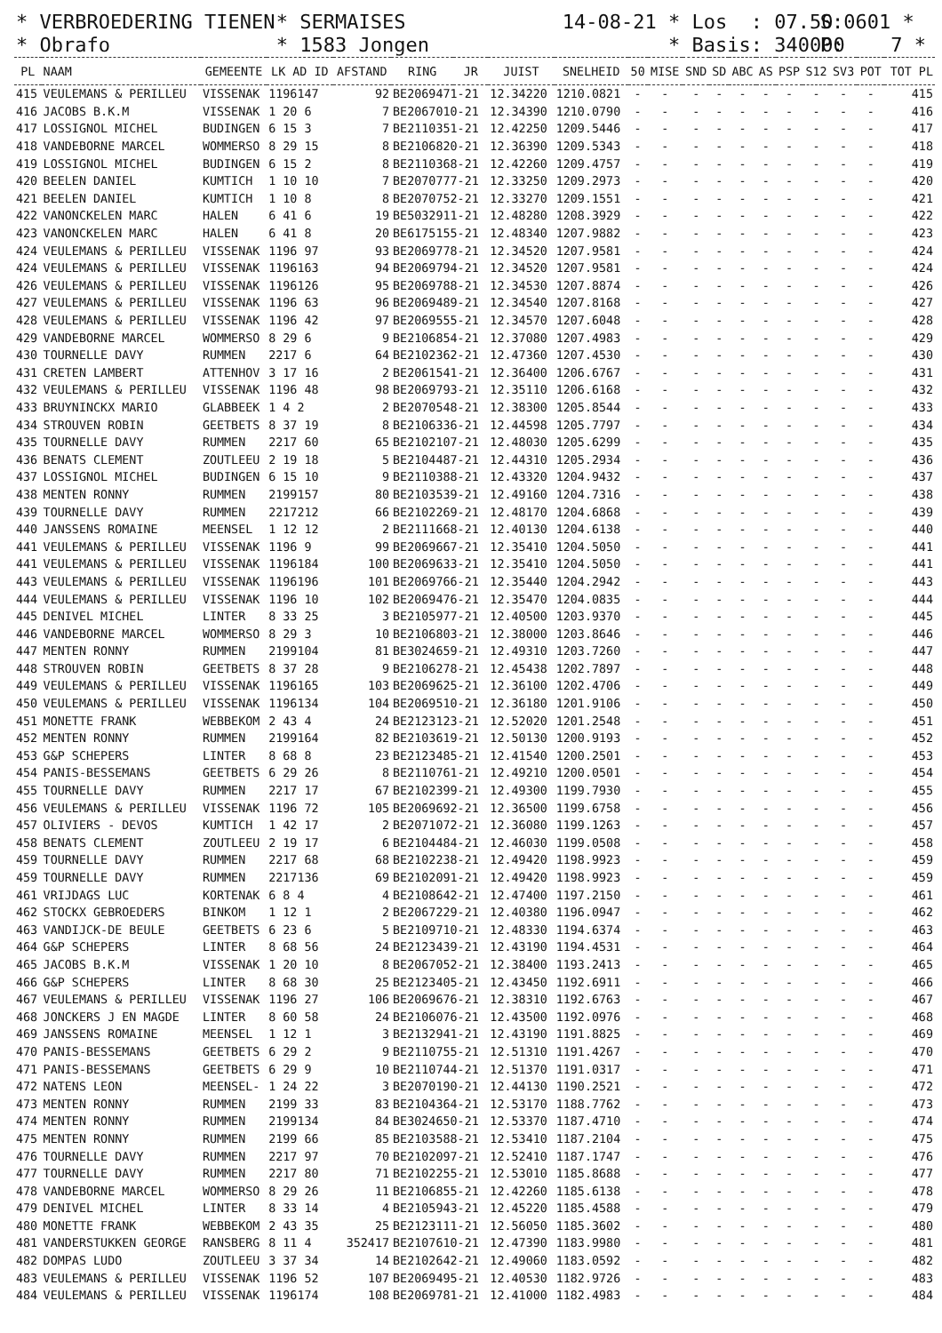* VERBROEDERING TIENEN * Obrafo
* SERMAISES * 1583 Jongen
14-08-21 * Los : 07.50 * Basis: 340000
S:0601 * P: 7 *
| PL | NAAM | GEMEENTE | LK AD ID | AFSTAND | RING | JR | JUIST | SNELHEID | 50 | MISE | SND | SD | ABC | AS | PSP | S12 | SV3 | POT | TOT PL |
| --- | --- | --- | --- | --- | --- | --- | --- | --- | --- | --- | --- | --- | --- | --- | --- | --- | --- | --- | --- |
| 415 | VEULEMANS & PERILLEU | VISSENAK | 1196147 | 92 | BE2069471-21 | | 12.34220 | 1210.0821 | - | - | - | - | - | - | - | - | - | - | 415 |
| 416 | JACOBS B.K.M | VISSENAK | 1 20 6 | 7 | BE2067010-21 | | 12.34390 | 1210.0790 | - | - | - | - | - | - | - | - | - | - | 416 |
| 417 | LOSSIGNOL MICHEL | BUDINGEN | 6 15 3 | 7 | BE2110351-21 | | 12.42250 | 1209.5446 | - | - | - | - | - | - | - | - | - | - | 417 |
| 418 | VANDEBORNE MARCEL | WOMMERSO | 8 29 15 | 8 | BE2106820-21 | | 12.36390 | 1209.5343 | - | - | - | - | - | - | - | - | - | - | 418 |
| 419 | LOSSIGNOL MICHEL | BUDINGEN | 6 15 2 | 8 | BE2110368-21 | | 12.42260 | 1209.4757 | - | - | - | - | - | - | - | - | - | - | 419 |
| 420 | BEELEN DANIEL | KUMTICH | 1 10 10 | 7 | BE2070777-21 | | 12.33250 | 1209.2973 | - | - | - | - | - | - | - | - | - | - | 420 |
| 421 | BEELEN DANIEL | KUMTICH | 1 10 8 | 8 | BE2070752-21 | | 12.33270 | 1209.1551 | - | - | - | - | - | - | - | - | - | - | 421 |
| 422 | VANONCKELEN MARC | HALEN | 6 41 6 | 19 | BE5032911-21 | | 12.48280 | 1208.3929 | - | - | - | - | - | - | - | - | - | - | 422 |
| 423 | VANONCKELEN MARC | HALEN | 6 41 8 | 20 | BE6175155-21 | | 12.48340 | 1207.9882 | - | - | - | - | - | - | - | - | - | - | 423 |
| 424 | VEULEMANS & PERILLEU | VISSENAK | 1196 97 | 93 | BE2069778-21 | | 12.34520 | 1207.9581 | - | - | - | - | - | - | - | - | - | - | 424 |
| 424 | VEULEMANS & PERILLEU | VISSENAK | 1196163 | 94 | BE2069794-21 | | 12.34520 | 1207.9581 | - | - | - | - | - | - | - | - | - | - | 424 |
| 426 | VEULEMANS & PERILLEU | VISSENAK | 1196126 | 95 | BE2069788-21 | | 12.34530 | 1207.8874 | - | - | - | - | - | - | - | - | - | - | 426 |
| 427 | VEULEMANS & PERILLEU | VISSENAK | 1196 63 | 96 | BE2069489-21 | | 12.34540 | 1207.8168 | - | - | - | - | - | - | - | - | - | - | 427 |
| 428 | VEULEMANS & PERILLEU | VISSENAK | 1196 42 | 97 | BE2069555-21 | | 12.34570 | 1207.6048 | - | - | - | - | - | - | - | - | - | - | 428 |
| 429 | VANDEBORNE MARCEL | WOMMERSO | 8 29 6 | 9 | BE2106854-21 | | 12.37080 | 1207.4983 | - | - | - | - | - | - | - | - | - | - | 429 |
| 430 | TOURNELLE DAVY | RUMMEN | 2217 6 | 64 | BE2102362-21 | | 12.47360 | 1207.4530 | - | - | - | - | - | - | - | - | - | - | 430 |
| 431 | CRETEN LAMBERT | ATTENHOV | 3 17 16 | 2 | BE2061541-21 | | 12.36400 | 1206.6767 | - | - | - | - | - | - | - | - | - | - | 431 |
| 432 | VEULEMANS & PERILLEU | VISSENAK | 1196 48 | 98 | BE2069793-21 | | 12.35110 | 1206.6168 | - | - | - | - | - | - | - | - | - | - | 432 |
| 433 | BRUYNINCKX MARIO | GLABBEEK | 1 4 2 | 2 | BE2070548-21 | | 12.38300 | 1205.8544 | - | - | - | - | - | - | - | - | - | - | 433 |
| 434 | STROUVEN ROBIN | GEETBETS | 8 37 19 | 8 | BE2106336-21 | | 12.44598 | 1205.7797 | - | - | - | - | - | - | - | - | - | - | 434 |
| 435 | TOURNELLE DAVY | RUMMEN | 2217 60 | 65 | BE2102107-21 | | 12.48030 | 1205.6299 | - | - | - | - | - | - | - | - | - | - | 435 |
| 436 | BENATS CLEMENT | ZOUTLEEU | 2 19 18 | 5 | BE2104487-21 | | 12.44310 | 1205.2934 | - | - | - | - | - | - | - | - | - | - | 436 |
| 437 | LOSSIGNOL MICHEL | BUDINGEN | 6 15 10 | 9 | BE2110388-21 | | 12.43320 | 1204.9432 | - | - | - | - | - | - | - | - | - | - | 437 |
| 438 | MENTEN RONNY | RUMMEN | 2199157 | 80 | BE2103539-21 | | 12.49160 | 1204.7316 | - | - | - | - | - | - | - | - | - | - | 438 |
| 439 | TOURNELLE DAVY | RUMMEN | 2217212 | 66 | BE2102269-21 | | 12.48170 | 1204.6868 | - | - | - | - | - | - | - | - | - | - | 439 |
| 440 | JANSSENS ROMAINE | MEENSEL | 1 12 12 | 2 | BE2111668-21 | | 12.40130 | 1204.6138 | - | - | - | - | - | - | - | - | - | - | 440 |
| 441 | VEULEMANS & PERILLEU | VISSENAK | 1196 9 | 99 | BE2069667-21 | | 12.35410 | 1204.5050 | - | - | - | - | - | - | - | - | - | - | 441 |
| 441 | VEULEMANS & PERILLEU | VISSENAK | 1196184 | 100 | BE2069633-21 | | 12.35410 | 1204.5050 | - | - | - | - | - | - | - | - | - | - | 441 |
| 443 | VEULEMANS & PERILLEU | VISSENAK | 1196196 | 101 | BE2069766-21 | | 12.35440 | 1204.2942 | - | - | - | - | - | - | - | - | - | - | 443 |
| 444 | VEULEMANS & PERILLEU | VISSENAK | 1196 10 | 102 | BE2069476-21 | | 12.35470 | 1204.0835 | - | - | - | - | - | - | - | - | - | - | 444 |
| 445 | DENIVEL MICHEL | LINTER | 8 33 25 | 3 | BE2105977-21 | | 12.40500 | 1203.9370 | - | - | - | - | - | - | - | - | - | - | 445 |
| 446 | VANDEBORNE MARCEL | WOMMERSO | 8 29 3 | 10 | BE2106803-21 | | 12.38000 | 1203.8646 | - | - | - | - | - | - | - | - | - | - | 446 |
| 447 | MENTEN RONNY | RUMMEN | 2199104 | 81 | BE3024659-21 | | 12.49310 | 1203.7260 | - | - | - | - | - | - | - | - | - | - | 447 |
| 448 | STROUVEN ROBIN | GEETBETS | 8 37 28 | 9 | BE2106278-21 | | 12.45438 | 1202.7897 | - | - | - | - | - | - | - | - | - | - | 448 |
| 449 | VEULEMANS & PERILLEU | VISSENAK | 1196165 | 103 | BE2069625-21 | | 12.36100 | 1202.4706 | - | - | - | - | - | - | - | - | - | - | 449 |
| 450 | VEULEMANS & PERILLEU | VISSENAK | 1196134 | 104 | BE2069510-21 | | 12.36180 | 1201.9106 | - | - | - | - | - | - | - | - | - | - | 450 |
| 451 | MONETTE FRANK | WEBBEKOM | 2 43 4 | 24 | BE2123123-21 | | 12.52020 | 1201.2548 | - | - | - | - | - | - | - | - | - | - | 451 |
| 452 | MENTEN RONNY | RUMMEN | 2199164 | 82 | BE2103619-21 | | 12.50130 | 1200.9193 | - | - | - | - | - | - | - | - | - | - | 452 |
| 453 | G&P SCHEPERS | LINTER | 8 68 8 | 23 | BE2123485-21 | | 12.41540 | 1200.2501 | - | - | - | - | - | - | - | - | - | - | 453 |
| 454 | PANIS-BESSEMANS | GEETBETS | 6 29 26 | 8 | BE2110761-21 | | 12.49210 | 1200.0501 | - | - | - | - | - | - | - | - | - | - | 454 |
| 455 | TOURNELLE DAVY | RUMMEN | 2217 17 | 67 | BE2102399-21 | | 12.49300 | 1199.7930 | - | - | - | - | - | - | - | - | - | - | 455 |
| 456 | VEULEMANS & PERILLEU | VISSENAK | 1196 72 | 105 | BE2069692-21 | | 12.36500 | 1199.6758 | - | - | - | - | - | - | - | - | - | - | 456 |
| 457 | OLIVIERS - DEVOS | KUMTICH | 1 42 17 | 2 | BE2071072-21 | | 12.36080 | 1199.1263 | - | - | - | - | - | - | - | - | - | - | 457 |
| 458 | BENATS CLEMENT | ZOUTLEEU | 2 19 17 | 6 | BE2104484-21 | | 12.46030 | 1199.0508 | - | - | - | - | - | - | - | - | - | - | 458 |
| 459 | TOURNELLE DAVY | RUMMEN | 2217 68 | 68 | BE2102238-21 | | 12.49420 | 1198.9923 | - | - | - | - | - | - | - | - | - | - | 459 |
| 459 | TOURNELLE DAVY | RUMMEN | 2217136 | 69 | BE2102091-21 | | 12.49420 | 1198.9923 | - | - | - | - | - | - | - | - | - | - | 459 |
| 461 | VRIJDAGS LUC | KORTENAK | 6 8 4 | 4 | BE2108642-21 | | 12.47400 | 1197.2150 | - | - | - | - | - | - | - | - | - | - | 461 |
| 462 | STOCKX GEBROEDERS | BINKOM | 1 12 1 | 2 | BE2067229-21 | | 12.40380 | 1196.0947 | - | - | - | - | - | - | - | - | - | - | 462 |
| 463 | VANDIJCK-DE BEULE | GEETBETS | 6 23 6 | 5 | BE2109710-21 | | 12.48330 | 1194.6374 | - | - | - | - | - | - | - | - | - | - | 463 |
| 464 | G&P SCHEPERS | LINTER | 8 68 56 | 24 | BE2123439-21 | | 12.43190 | 1194.4531 | - | - | - | - | - | - | - | - | - | - | 464 |
| 465 | JACOBS B.K.M | VISSENAK | 1 20 10 | 8 | BE2067052-21 | | 12.38400 | 1193.2413 | - | - | - | - | - | - | - | - | - | - | 465 |
| 466 | G&P SCHEPERS | LINTER | 8 68 30 | 25 | BE2123405-21 | | 12.43450 | 1192.6911 | - | - | - | - | - | - | - | - | - | - | 466 |
| 467 | VEULEMANS & PERILLEU | VISSENAK | 1196 27 | 106 | BE2069676-21 | | 12.38310 | 1192.6763 | - | - | - | - | - | - | - | - | - | - | 467 |
| 468 | JONCKERS J EN MAGDE | LINTER | 8 60 58 | 24 | BE2106076-21 | | 12.43500 | 1192.0976 | - | - | - | - | - | - | - | - | - | - | 468 |
| 469 | JANSSENS ROMAINE | MEENSEL | 1 12 1 | 3 | BE2132941-21 | | 12.43190 | 1191.8825 | - | - | - | - | - | - | - | - | - | - | 469 |
| 470 | PANIS-BESSEMANS | GEETBETS | 6 29 2 | 9 | BE2110755-21 | | 12.51310 | 1191.4267 | - | - | - | - | - | - | - | - | - | - | 470 |
| 471 | PANIS-BESSEMANS | GEETBETS | 6 29 9 | 10 | BE2110744-21 | | 12.51370 | 1191.0317 | - | - | - | - | - | - | - | - | - | - | 471 |
| 472 | NATENS LEON | MEENSEL- | 1 24 22 | 3 | BE2070190-21 | | 12.44130 | 1190.2521 | - | - | - | - | - | - | - | - | - | - | 472 |
| 473 | MENTEN RONNY | RUMMEN | 2199 33 | 83 | BE2104364-21 | | 12.53170 | 1188.7762 | - | - | - | - | - | - | - | - | - | - | 473 |
| 474 | MENTEN RONNY | RUMMEN | 2199134 | 84 | BE3024650-21 | | 12.53370 | 1187.4710 | - | - | - | - | - | - | - | - | - | - | 474 |
| 475 | MENTEN RONNY | RUMMEN | 2199 66 | 85 | BE2103588-21 | | 12.53410 | 1187.2104 | - | - | - | - | - | - | - | - | - | - | 475 |
| 476 | TOURNELLE DAVY | RUMMEN | 2217 97 | 70 | BE2102097-21 | | 12.52410 | 1187.1747 | - | - | - | - | - | - | - | - | - | - | 476 |
| 477 | TOURNELLE DAVY | RUMMEN | 2217 80 | 71 | BE2102255-21 | | 12.53010 | 1185.8688 | - | - | - | - | - | - | - | - | - | - | 477 |
| 478 | VANDEBORNE MARCEL | WOMMERSO | 8 29 26 | 11 | BE2106855-21 | | 12.42260 | 1185.6138 | - | - | - | - | - | - | - | - | - | - | 478 |
| 479 | DENIVEL MICHEL | LINTER | 8 33 14 | 4 | BE2105943-21 | | 12.45220 | 1185.4588 | - | - | - | - | - | - | - | - | - | - | 479 |
| 480 | MONETTE FRANK | WEBBEKOM | 2 43 35 | 25 | BE2123111-21 | | 12.56050 | 1185.3602 | - | - | - | - | - | - | - | - | - | - | 480 |
| 481 | VANDERSTUKKEN GEORGE | RANSBERG | 8 11 4 | 352417 | BE2107610-21 | | 12.47390 | 1183.9980 | - | - | - | - | - | - | - | - | - | - | 481 |
| 482 | DOMPAS LUDO | ZOUTLEEU | 3 37 34 | 14 | BE2102642-21 | | 12.49060 | 1183.0592 | - | - | - | - | - | - | - | - | - | - | 482 |
| 483 | VEULEMANS & PERILLEU | VISSENAK | 1196 52 | 107 | BE2069495-21 | | 12.40530 | 1182.9726 | - | - | - | - | - | - | - | - | - | - | 483 |
| 484 | VEULEMANS & PERILLEU | VISSENAK | 1196174 | 108 | BE2069781-21 | | 12.41000 | 1182.4983 | - | - | - | - | - | - | - | - | - | - | 484 |